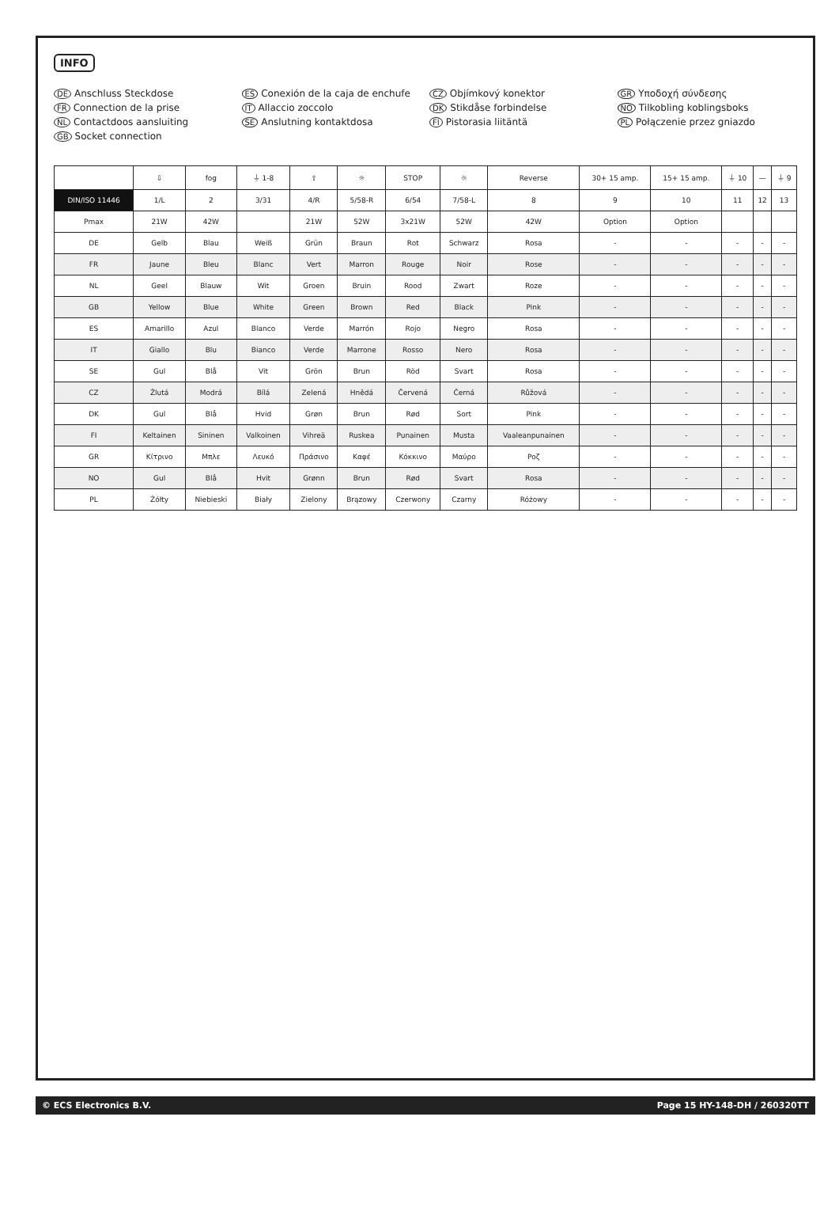INFO
DE Anschluss Steckdose
ES Conexión de la caja de enchufe
CZ Objímkový konektor
GR Υποδοχή σύνδεσης
FR Connection de la prise
IT Allaccio zoccolo
DK Stikdåse forbindelse
NO Tilkobling koblingsboks
NL Contactdoos aansluiting
SE Anslutning kontaktdosa
FI Pistorasia liitäntä
PL Połączenie przez gniazdo
GB Socket connection
| | ⇩ | fog | ⏚ 1-8 | ⇧ | ☼ | STOP | ☼ | Reverse | 30+ 15 amp. | 15+ 15 amp. | ⏚ 10 | — | ⏚ 9 |
| --- | --- | --- | --- | --- | --- | --- | --- | --- | --- | --- | --- | --- | --- |
| DIN/ISO 11446 | 1/L | 2 | 3/31 | 4/R | 5/58-R | 6/54 | 7/58-L | 8 | 9 | 10 | 11 | 12 | 13 |
| Pmax | 21W | 42W | | 21W | 52W | 3x21W | 52W | 42W | Option | Option | | | |
| DE | Gelb | Blau | Weiß | Grün | Braun | Rot | Schwarz | Rosa | - | - | - | - | - |
| FR | Jaune | Bleu | Blanc | Vert | Marron | Rouge | Noir | Rose | - | - | - | - | - |
| NL | Geel | Blauw | Wit | Groen | Bruin | Rood | Zwart | Roze | - | - | - | - | - |
| GB | Yellow | Blue | White | Green | Brown | Red | Black | Pink | - | - | - | - | - |
| ES | Amarillo | Azul | Blanco | Verde | Marrón | Rojo | Negro | Rosa | - | - | - | - | - |
| IT | Giallo | Blu | Bianco | Verde | Marrone | Rosso | Nero | Rosa | - | - | - | - | - |
| SE | Gul | Blå | Vit | Grön | Brun | Röd | Svart | Rosa | - | - | - | - | - |
| CZ | Žlutá | Modrá | Bílá | Zelená | Hnědá | Červená | Černá | Růžová | - | - | - | - | - |
| DK | Gul | Blå | Hvid | Grøn | Brun | Rød | Sort | Pink | - | - | - | - | - |
| FI | Keltainen | Sininen | Valkoinen | Vihreä | Ruskea | Punainen | Musta | Vaaleanpunainen | - | - | - | - | - |
| GR | Κίτρινο | Μπλε | Λευκό | Πράσινο | Καφέ | Κόκκινο | Μαύρο | Ροζ | - | - | - | - | - |
| NO | Gul | Blå | Hvit | Grønn | Brun | Rød | Svart | Rosa | - | - | - | - | - |
| PL | Żółty | Niebieski | Biały | Zielony | Brązowy | Czerwony | Czarny | Różowy | - | - | - | - | - |
© ECS Electronics B.V. Page 15 HY-148-DH / 260320TT